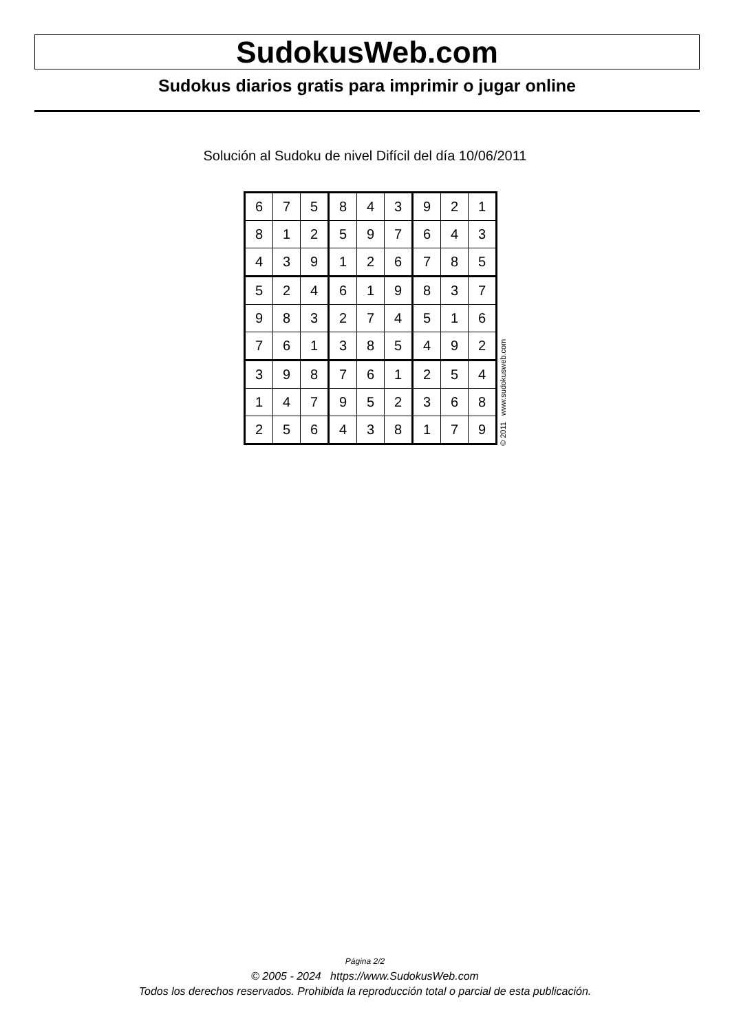SudokusWeb.com
Sudokus diarios gratis para imprimir o jugar online
Solución al Sudoku de nivel Difícil del día 10/06/2011
| 6 | 7 | 5 | 8 | 4 | 3 | 9 | 2 | 1 |
| 8 | 1 | 2 | 5 | 9 | 7 | 6 | 4 | 3 |
| 4 | 3 | 9 | 1 | 2 | 6 | 7 | 8 | 5 |
| 5 | 2 | 4 | 6 | 1 | 9 | 8 | 3 | 7 |
| 9 | 8 | 3 | 2 | 7 | 4 | 5 | 1 | 6 |
| 7 | 6 | 1 | 3 | 8 | 5 | 4 | 9 | 2 |
| 3 | 9 | 8 | 7 | 6 | 1 | 2 | 5 | 4 |
| 1 | 4 | 7 | 9 | 5 | 2 | 3 | 6 | 8 |
| 2 | 5 | 6 | 4 | 3 | 8 | 1 | 7 | 9 |
© 2011 www.sudokusweb.com
Página 2/2
© 2005 - 2024 https://www.SudokusWeb.com
Todos los derechos reservados. Prohibida la reproducción total o parcial de esta publicación.